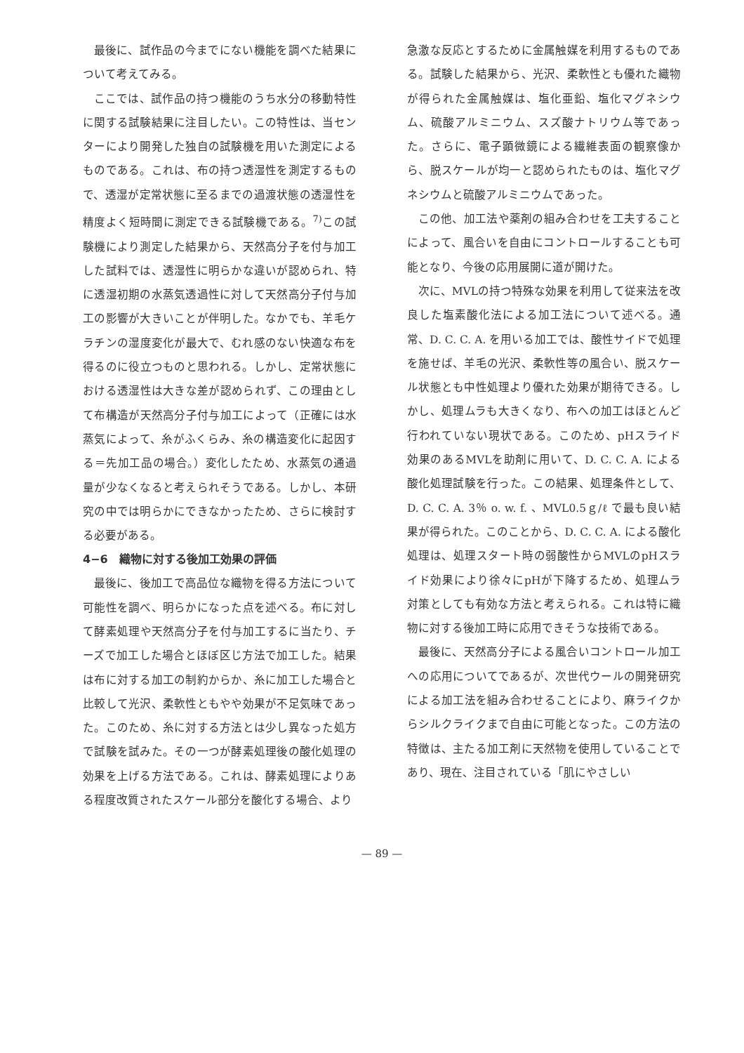最後に、試作品の今までにない機能を調べた結果について考えてみる。
ここでは、試作品の持つ機能のうち水分の移動特性に関する試験結果に注目したい。この特性は、当センターにより開発した独自の試験機を用いた測定によるものである。これは、布の持つ透湿性を測定するもので、透湿が定常状態に至るまでの過渡状態の透湿性を精度よく短時間に測定できる試験機である。<sup>7)</sup>この試験機により測定した結果から、天然高分子を付与加工した試料では、透湿性に明らかな違いが認められ、特に透湿初期の水蒸気透過性に対して天然高分子付与加工の影響が大きいことが伴明した。なかでも、羊毛ケラチンの湿度変化が最大で、むれ感のない快適な布を得るのに役立つものと思われる。しかし、定常状態における透湿性は大きな差が認められず、この理由として布構造が天然高分子付与加工によって（正確には水蒸気によって、糸がふくらみ、糸の構造変化に起因する＝先加工品の場合。）変化したため、水蒸気の通過量が少なくなると考えられそうである。しかし、本研究の中では明らかにできなかったため、さらに検討する必要がある。
4−6　織物に対する後加工効果の評価
最後に、後加工で高品位な織物を得る方法について可能性を調べ、明らかになった点を述べる。布に対して酵素処理や天然高分子を付与加工するに当たり、チーズで加工した場合とほぼ区じ方法で加工した。結果は布に対する加工の制約からか、糸に加工した場合と比較して光沢、柔軟性ともやや効果が不足気味であった。このため、糸に対する方法とは少し異なった処方で試験を試みた。その一つが酵素処理後の酸化処理の効果を上げる方法である。これは、酵素処理によりある程度改質されたスケール部分を酸化する場合、より
急激な反応とするために金属触媒を利用するものである。試験した結果から、光沢、柔軟性とも優れた織物が得られた金属触媒は、塩化亜鉛、塩化マグネシウム、硫酸アルミニウム、スズ酸ナトリウム等であった。さらに、電子顕微鏡による繊維表面の観察像から、脱スケールが均一と認められたものは、塩化マグネシウムと硫酸アルミニウムであった。
この他、加工法や薬剤の組み合わせを工夫することによって、風合いを自由にコントロールすることも可能となり、今後の応用展開に道が開けた。
次に、MVLの持つ特殊な効果を利用して従来法を改良した塩素酸化法による加工法について述べる。通常、D. C. C. A. を用いる加工では、酸性サイドで処理を施せば、羊毛の光沢、柔軟性等の風合い、脱スケール状態とも中性処理より優れた効果が期待できる。しかし、処理ムラも大きくなり、布への加工はほとんど行われていない現状である。このため、pHスライド効果のあるMVLを助剤に用いて、D. C. C. A. による酸化処理試験を行った。この結果、処理条件として、D. C. C. A. 3％ o. w. f. 、MVL0.5ｇ/ℓ で最も良い結果が得られた。このことから、D. C. C. A. による酸化処理は、処理スタート時の弱酸性からMVLのpHスライド効果により徐々にpHが下降するため、処理ムラ対策としても有効な方法と考えられる。これは特に織物に対する後加工時に応用できそうな技術である。
最後に、天然高分子による風合いコントロール加工への応用についてであるが、次世代ウールの開発研究による加工法を組み合わせることにより、麻ライクからシルクライクまで自由に可能となった。この方法の特徴は、主たる加工剤に天然物を使用していることであり、現在、注目されている「肌にやさしい
— 89 —